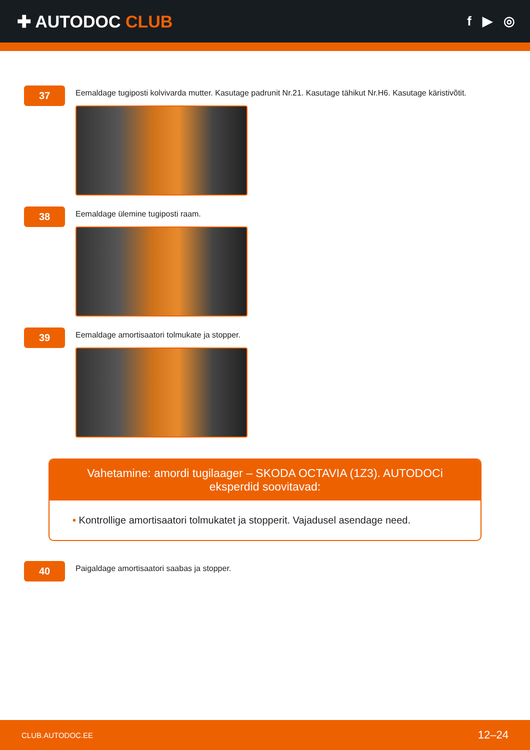✚ AUTODOC CLUB
f ▶ ◎
37
Eemaldage tugiposti kolvivarda mutter. Kasutage padrunit Nr.21. Kasutage tähikut Nr.H6. Kasutage käristivõtit.
38
Eemaldage ülemine tugiposti raam.
39
Eemaldage amortisaatori tolmukate ja stopper.
Vahetamine: amordi tugilaager – SKODA OCTAVIA (1Z3). AUTODOCi eksperdid soovitavad:
• Kontrollige amortisaatori tolmukatet ja stopperit. Vajadusel asendage need.
40
Paigaldage amortisaatori saabas ja stopper.
CLUB.AUTODOC.EE 12–24